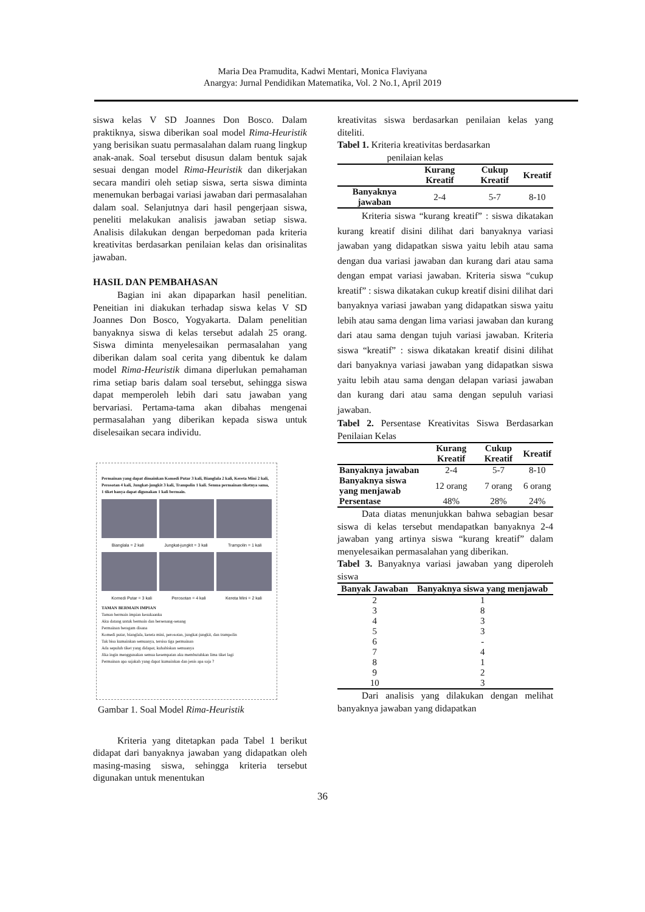Maria Dea Pramudita, Kadwi Mentari, Monica Flaviyana
Anargya: Jurnal Pendidikan Matematika, Vol. 2 No.1, April 2019
siswa kelas V SD Joannes Don Bosco. Dalam praktiknya, siswa diberikan soal model Rima-Heuristik yang berisikan suatu permasalahan dalam ruang lingkup anak-anak. Soal tersebut disusun dalam bentuk sajak sesuai dengan model Rima-Heuristik dan dikerjakan secara mandiri oleh setiap siswa, serta siswa diminta menemukan berbagai variasi jawaban dari permasalahan dalam soal. Selanjutnya dari hasil pengerjaan siswa, peneliti melakukan analisis jawaban setiap siswa. Analisis dilakukan dengan berpedoman pada kriteria kreativitas berdasarkan penilaian kelas dan orisinalitas jawaban.
HASIL DAN PEMBAHASAN
Bagian ini akan dipaparkan hasil penelitian. Peneitian ini diakukan terhadap siswa kelas V SD Joannes Don Bosco, Yogyakarta. Dalam penelitian banyaknya siswa di kelas tersebut adalah 25 orang. Siswa diminta menyelesaikan permasalahan yang diberikan dalam soal cerita yang dibentuk ke dalam model Rima-Heuristik dimana diperlukan pemahaman rima setiap baris dalam soal tersebut, sehingga siswa dapat memperoleh lebih dari satu jawaban yang bervariasi. Pertama-tama akan dibahas mengenai permasalahan yang diberikan kepada siswa untuk diselesaikan secara individu.
Permainan yang dapat dimainkan Komedi Putar 3 kali, Bianglala 2 kali, Kereta Mini 2 kali, Perosotan 4 kali, Jungkat-jungkit 3 kali, Trampolin 1 kali. Semua permainan tiketnya sama, 1 tiket hanya dapat digunakan 1 kali bermain.
Bianglala = 2 kali Jungkat-jungkit = 3 kali Trampolin = 1 kali
Komedi Putar = 3 kali Perosotan = 4 kali Kereta Mini = 2 kali
TAMAN BERMAIN IMPIAN
Taman bermain impian kesukaanku
Aku datang untuk bermain dan bersenang-senang
Permainan beragam disana
Komedi putar, bianglala, kereta mini, perosotan, jungkat-jungkit, dan trampolin
Tak bisa kumainkan semuanya, tersisa tiga permainan
Ada sepuluh tiket yang didapat, kuhabiskan semuanya
Jika ingin menggunakan semua kesempatan aku membutuhkan lima tiket lagi
Permainan apa sajakah yang dapat kumainkan dan jenis apa saja ?
Gambar 1. Soal Model Rima-Heuristik
Kriteria yang ditetapkan pada Tabel 1 berikut didapat dari banyaknya jawaban yang didapatkan oleh masing-masing siswa, sehingga kriteria tersebut digunakan untuk menentukan
kreativitas siswa berdasarkan penilaian kelas yang diteliti.
Tabel 1. Kriteria kreativitas berdasarkan
penilaian kelas
| | Kurang Kreatif | Cukup Kreatif | Kreatif |
| --- | --- | --- | --- |
| Banyaknya jawaban | 2-4 | 5-7 | 8-10 |
Kriteria siswa “kurang kreatif” : siswa dikatakan kurang kreatif disini dilihat dari banyaknya variasi jawaban yang didapatkan siswa yaitu lebih atau sama dengan dua variasi jawaban dan kurang dari atau sama dengan empat variasi jawaban. Kriteria siswa “cukup kreatif” : siswa dikatakan cukup kreatif disini dilihat dari banyaknya variasi jawaban yang didapatkan siswa yaitu lebih atau sama dengan lima variasi jawaban dan kurang dari atau sama dengan tujuh variasi jawaban. Kriteria siswa “kreatif” : siswa dikatakan kreatif disini dilihat dari banyaknya variasi jawaban yang didapatkan siswa yaitu lebih atau sama dengan delapan variasi jawaban dan kurang dari atau sama dengan sepuluh variasi jawaban.
Tabel 2. Persentase Kreativitas Siswa Berdasarkan Penilaian Kelas
| | Kurang Kreatif | Cukup Kreatif | Kreatif |
| --- | --- | --- | --- |
| Banyaknya jawaban | 2-4 | 5-7 | 8-10 |
| Banyaknya siswa yang menjawab | 12 orang | 7 orang | 6 orang |
| Persentase | 48% | 28% | 24% |
Data diatas menunjukkan bahwa sebagian besar siswa di kelas tersebut mendapatkan banyaknya 2-4 jawaban yang artinya siswa “kurang kreatif” dalam menyelesaikan permasalahan yang diberikan.
Tabel 3. Banyaknya variasi jawaban yang diperoleh siswa
| Banyak Jawaban | Banyaknya siswa yang menjawab |
| --- | --- |
| 2 | 1 |
| 3 | 8 |
| 4 | 3 |
| 5 | 3 |
| 6 | - |
| 7 | 4 |
| 8 | 1 |
| 9 | 2 |
| 10 | 3 |
Dari analisis yang dilakukan dengan melihat banyaknya jawaban yang didapatkan
36